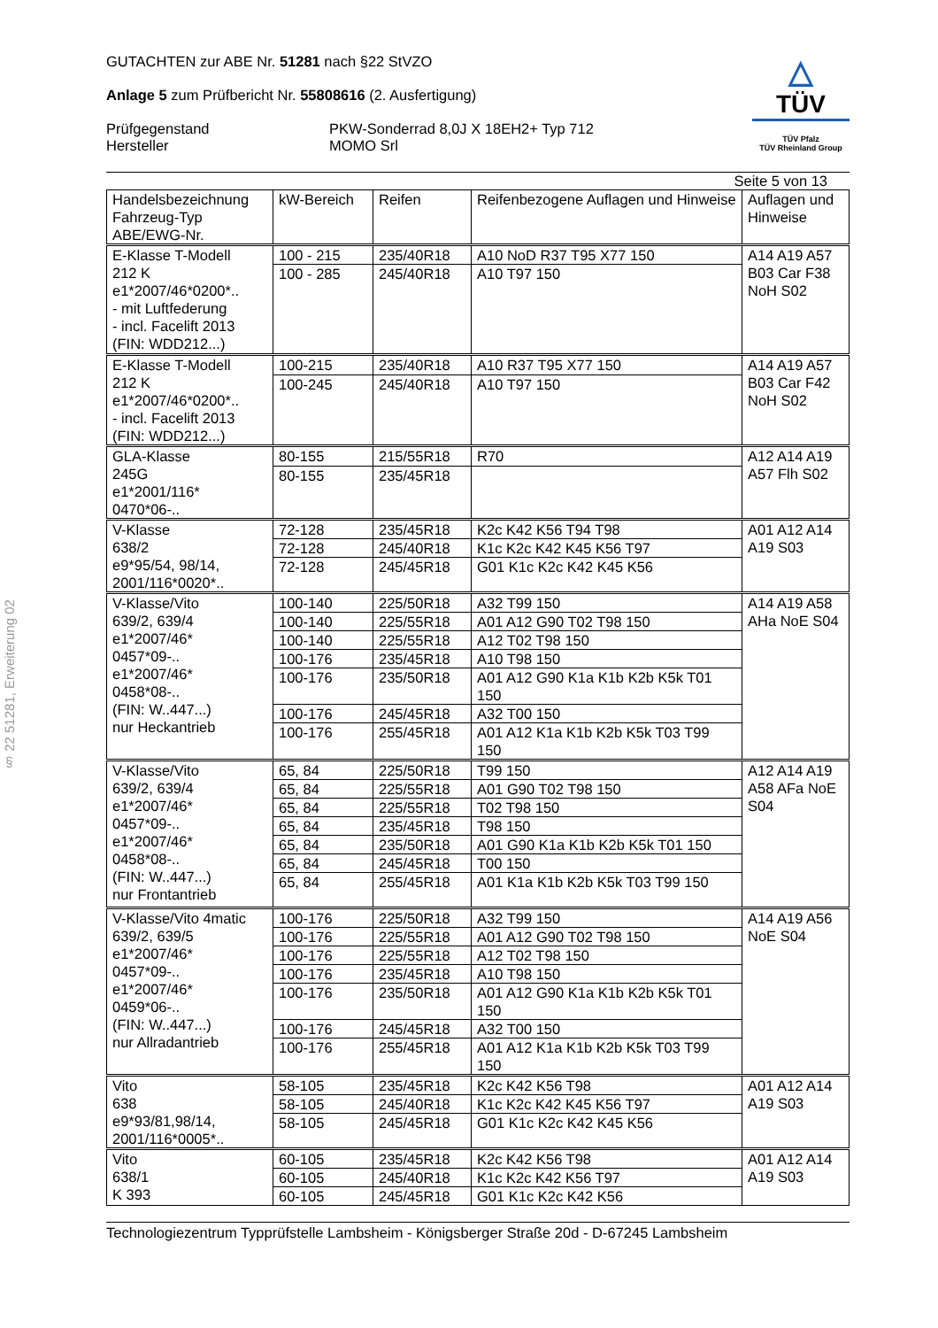§ 22 51281, Erweiterung 02
GUTACHTEN zur ABE Nr. 51281 nach §22 StVZO
Anlage 5 zum Prüfbericht Nr. 55808616 (2. Ausfertigung)
Prüfgegenstand
Hersteller
PKW-Sonderrad 8,0J X 18EH2+ Typ 712
MOMO Srl
△
TÜV
TÜV Pfalz
TÜV Rheinland Group
Seite 5 von 13
| Handelsbezeichnung Fahrzeug-Typ ABE/EWG-Nr. | kW-Bereich | Reifen | Reifenbezogene Auflagen und Hinweise | Auflagen und Hinweise |
| --- | --- | --- | --- | --- |
| E-Klasse T-Modell 212 K e1*2007/46*0200*.. - mit Luftfederung - incl. Facelift 2013 (FIN: WDD212...) | 100 - 215 | 235/40R18 | A10 NoD R37 T95 X77 150 | A14 A19 A57 B03 Car F38 NoH S02 |
| | 100 - 285 | 245/40R18 | A10 T97 150 | |
| E-Klasse T-Modell 212 K e1*2007/46*0200*.. - incl. Facelift 2013 (FIN: WDD212...) | 100-215 | 235/40R18 | A10 R37 T95 X77 150 | A14 A19 A57 B03 Car F42 NoH S02 |
| | 100-245 | 245/40R18 | A10 T97 150 | |
| GLA-Klasse 245G e1*2001/116* 0470*06-.. | 80-155 | 215/55R18 | R70 | A12 A14 A19 A57 Flh S02 |
| | 80-155 | 235/45R18 | | |
| V-Klasse 638/2 e9*95/54, 98/14, 2001/116*0020*.. | 72-128 | 235/45R18 | K2c K42 K56 T94 T98 | A01 A12 A14 A19 S03 |
| | 72-128 | 245/40R18 | K1c K2c K42 K45 K56 T97 | |
| | 72-128 | 245/45R18 | G01 K1c K2c K42 K45 K56 | |
| V-Klasse/Vito 639/2, 639/4 e1*2007/46* 0457*09-.. e1*2007/46* 0458*08-.. (FIN: W..447...) nur Heckantrieb | 100-140 | 225/50R18 | A32 T99 150 | A14 A19 A58 AHa NoE S04 |
| | 100-140 | 225/55R18 | A01 A12 G90 T02 T98 150 | |
| | 100-140 | 225/55R18 | A12 T02 T98 150 | |
| | 100-176 | 235/45R18 | A10 T98 150 | |
| | 100-176 | 235/50R18 | A01 A12 G90 K1a K1b K2b K5k T01 150 | |
| | 100-176 | 245/45R18 | A32 T00 150 | |
| | 100-176 | 255/45R18 | A01 A12 K1a K1b K2b K5k T03 T99 150 | |
| V-Klasse/Vito 639/2, 639/4 e1*2007/46* 0457*09-.. e1*2007/46* 0458*08-.. (FIN: W..447...) nur Frontantrieb | 65, 84 | 225/50R18 | T99 150 | A12 A14 A19 A58 AFa NoE S04 |
| | 65, 84 | 225/55R18 | A01 G90 T02 T98 150 | |
| | 65, 84 | 225/55R18 | T02 T98 150 | |
| | 65, 84 | 235/45R18 | T98 150 | |
| | 65, 84 | 235/50R18 | A01 G90 K1a K1b K2b K5k T01 150 | |
| | 65, 84 | 245/45R18 | T00 150 | |
| | 65, 84 | 255/45R18 | A01 K1a K1b K2b K5k T03 T99 150 | |
| V-Klasse/Vito 4matic 639/2, 639/5 e1*2007/46* 0457*09-.. e1*2007/46* 0459*06-.. (FIN: W..447...) nur Allradantrieb | 100-176 | 225/50R18 | A32 T99 150 | A14 A19 A56 NoE S04 |
| | 100-176 | 225/55R18 | A01 A12 G90 T02 T98 150 | |
| | 100-176 | 225/55R18 | A12 T02 T98 150 | |
| | 100-176 | 235/45R18 | A10 T98 150 | |
| | 100-176 | 235/50R18 | A01 A12 G90 K1a K1b K2b K5k T01 150 | |
| | 100-176 | 245/45R18 | A32 T00 150 | |
| | 100-176 | 255/45R18 | A01 A12 K1a K1b K2b K5k T03 T99 150 | |
| Vito 638 e9*93/81,98/14, 2001/116*0005*.. | 58-105 | 235/45R18 | K2c K42 K56 T98 | A01 A12 A14 A19 S03 |
| | 58-105 | 245/40R18 | K1c K2c K42 K45 K56 T97 | |
| | 58-105 | 245/45R18 | G01 K1c K2c K42 K45 K56 | |
| Vito 638/1 K 393 | 60-105 | 235/45R18 | K2c K42 K56 T98 | A01 A12 A14 A19 S03 |
| | 60-105 | 245/40R18 | K1c K2c K42 K56 T97 | |
| | 60-105 | 245/45R18 | G01 K1c K2c K42 K56 | |
Technologiezentrum Typprüfstelle Lambsheim - Königsberger Straße 20d - D-67245 Lambsheim